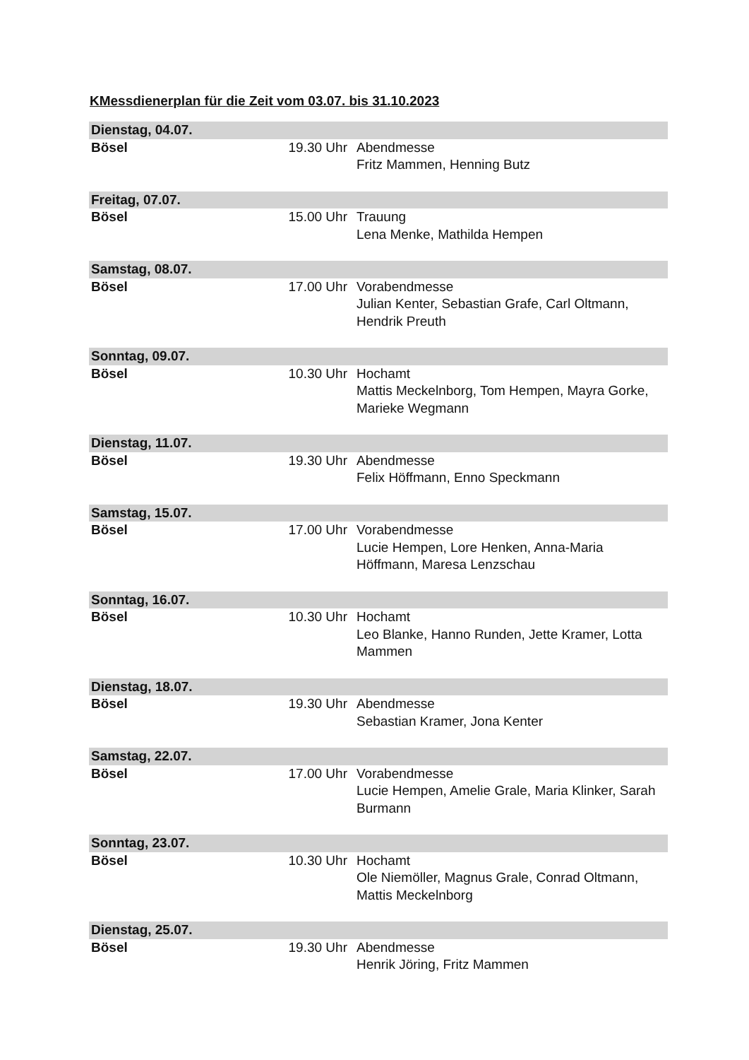KMessdienerplan für die Zeit vom 03.07. bis 31.10.2023
| Dienstag, 04.07. | | |
| Bösel | 19.30 Uhr | Abendmesse Fritz Mammen, Henning Butz |
| Freitag, 07.07. | | |
| Bösel | 15.00 Uhr | Trauung Lena Menke, Mathilda Hempen |
| Samstag, 08.07. | | |
| Bösel | 17.00 Uhr | Vorabendmesse Julian Kenter, Sebastian Grafe, Carl Oltmann, Hendrik Preuth |
| Sonntag, 09.07. | | |
| Bösel | 10.30 Uhr | Hochamt Mattis Meckelnborg, Tom Hempen, Mayra Gorke, Marieke Wegmann |
| Dienstag, 11.07. | | |
| Bösel | 19.30 Uhr | Abendmesse Felix Höffmann, Enno Speckmann |
| Samstag, 15.07. | | |
| Bösel | 17.00 Uhr | Vorabendmesse Lucie Hempen, Lore Henken, Anna-Maria Höffmann, Maresa Lenzschau |
| Sonntag, 16.07. | | |
| Bösel | 10.30 Uhr | Hochamt Leo Blanke, Hanno Runden, Jette Kramer, Lotta Mammen |
| Dienstag, 18.07. | | |
| Bösel | 19.30 Uhr | Abendmesse Sebastian Kramer, Jona Kenter |
| Samstag, 22.07. | | |
| Bösel | 17.00 Uhr | Vorabendmesse Lucie Hempen, Amelie Grale, Maria Klinker, Sarah Burmann |
| Sonntag, 23.07. | | |
| Bösel | 10.30 Uhr | Hochamt Ole Niemöller, Magnus Grale, Conrad Oltmann, Mattis Meckelnborg |
| Dienstag, 25.07. | | |
| Bösel | 19.30 Uhr | Abendmesse Henrik Jöring, Fritz Mammen |